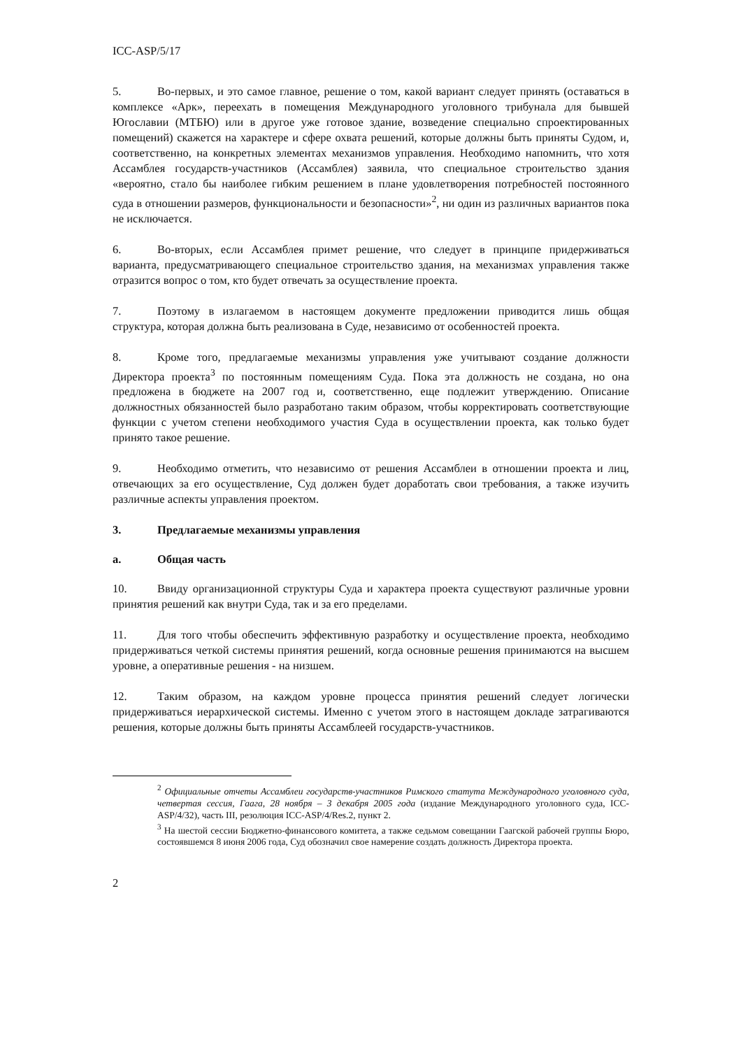ICC-ASP/5/17
5. Во-первых, и это самое главное, решение о том, какой вариант следует принять (оставаться в комплексе «Арк», переехать в помещения Международного уголовного трибунала для бывшей Югославии (МТБЮ) или в другое уже готовое здание, возведение специально спроектированных помещений) скажется на характере и сфере охвата решений, которые должны быть приняты Судом, и, соответственно, на конкретных элементах механизмов управления. Необходимо напомнить, что хотя Ассамблея государств-участников (Ассамблея) заявила, что специальное строительство здания «вероятно, стало бы наиболее гибким решением в плане удовлетворения потребностей постоянного суда в отношении размеров, функциональности и безопасности»<sup>2</sup>, ни один из различных вариантов пока не исключается.
6. Во-вторых, если Ассамблея примет решение, что следует в принципе придерживаться варианта, предусматривающего специальное строительство здания, на механизмах управления также отразится вопрос о том, кто будет отвечать за осуществление проекта.
7. Поэтому в излагаемом в настоящем документе предложении приводится лишь общая структура, которая должна быть реализована в Суде, независимо от особенностей проекта.
8. Кроме того, предлагаемые механизмы управления уже учитывают создание должности Директора проекта<sup>3</sup> по постоянным помещениям Суда. Пока эта должность не создана, но она предложена в бюджете на 2007 год и, соответственно, еще подлежит утверждению. Описание должностных обязанностей было разработано таким образом, чтобы корректировать соответствующие функции с учетом степени необходимого участия Суда в осуществлении проекта, как только будет принято такое решение.
9. Необходимо отметить, что независимо от решения Ассамблеи в отношении проекта и лиц, отвечающих за его осуществление, Суд должен будет доработать свои требования, а также изучить различные аспекты управления проектом.
3. Предлагаемые механизмы управления
a. Общая часть
10. Ввиду организационной структуры Суда и характера проекта существуют различные уровни принятия решений как внутри Суда, так и за его пределами.
11. Для того чтобы обеспечить эффективную разработку и осуществление проекта, необходимо придерживаться четкой системы принятия решений, когда основные решения принимаются на высшем уровне, а оперативные решения - на низшем.
12. Таким образом, на каждом уровне процесса принятия решений следует логически придерживаться иерархической системы. Именно с учетом этого в настоящем докладе затрагиваются решения, которые должны быть приняты Ассамблеей государств-участников.
<sup>2</sup> Официальные отчеты Ассамблеи государств-участников Римского статута Международного уголовного суда, четвертая сессия, Гаага, 28 ноября – 3 декабря 2005 года (издание Международного уголовного суда, ICC-ASP/4/32), часть III, резолюция ICC-ASP/4/Res.2, пункт 2.
<sup>3</sup> На шестой сессии Бюджетно-финансового комитета, а также седьмом совещании Гаагской рабочей группы Бюро, состоявшемся 8 июня 2006 года, Суд обозначил свое намерение создать должность Директора проекта.
2